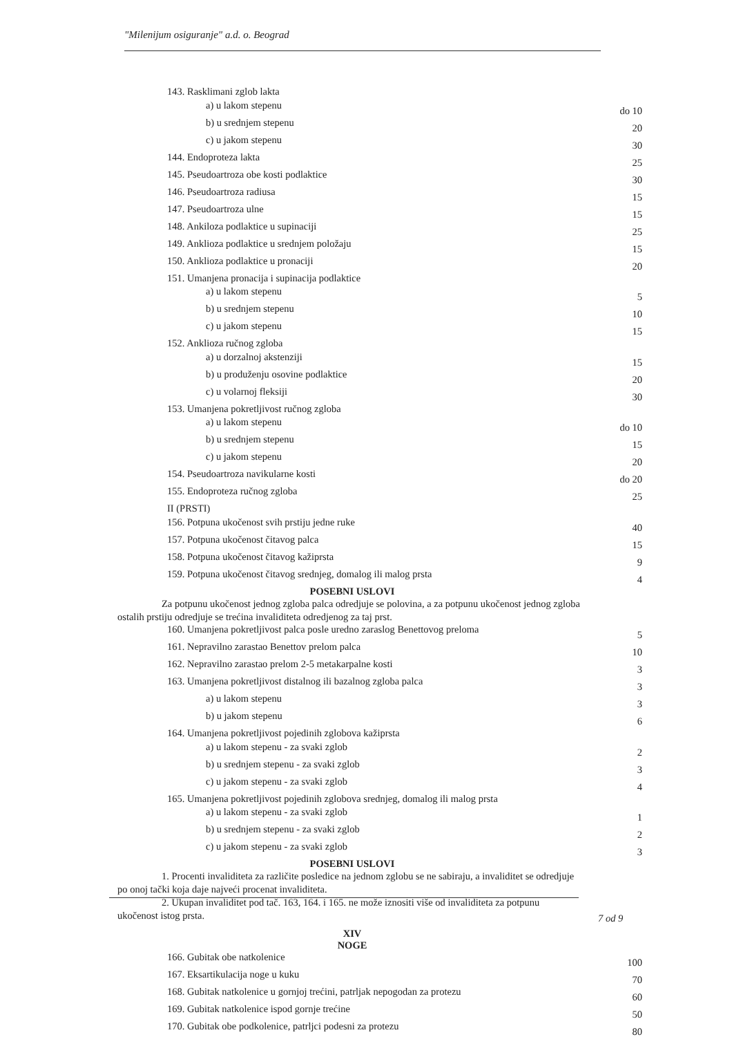"Milenijum osiguranje" a.d. o. Beograd
| 143. Rasklimani zglob lakta | |
| a) u lakom stepenu | do 10 |
| b) u srednjem stepenu | 20 |
| c) u jakom stepenu | 30 |
| 144. Endoproteza lakta | 25 |
| 145. Pseudoartroza obe kosti podlaktice | 30 |
| 146. Pseudoartroza radiusa | 15 |
| 147. Pseudoartroza ulne | 15 |
| 148. Ankiloza podlaktice u supinaciji | 25 |
| 149. Anklioza podlaktice u srednjem položaju | 15 |
| 150. Anklioza podlaktice u pronaciji | 20 |
| 151. Umanjena pronacija i supinacija podlaktice | |
| a) u lakom stepenu | 5 |
| b) u srednjem stepenu | 10 |
| c) u jakom stepenu | 15 |
| 152. Anklioza ručnog zgloba | |
| a) u dorzalnoj akstenziji | 15 |
| b) u produženju osovine podlaktice | 20 |
| c) u volarnoj fleksiji | 30 |
| 153. Umanjena pokretljivost ručnog zgloba | |
| a) u lakom stepenu | do 10 |
| b) u srednjem stepenu | 15 |
| c) u jakom stepenu | 20 |
| 154. Pseudoartroza navikularne kosti | do 20 |
| 155. Endoproteza ručnog zgloba | 25 |
| II (PRSTI) | |
| 156. Potpuna ukočenost svih prstiju jedne ruke | 40 |
| 157. Potpuna ukočenost čitavog palca | 15 |
| 158. Potpuna ukočenost čitavog kažiprsta | 9 |
| 159. Potpuna ukočenost čitavog srednjeg, domalog ili malog prsta | 4 |
POSEBNI USLOVI
Za potpunu ukočenost jednog zgloba palca odredjuje se polovina, a za potpunu ukočenost jednog zgloba ostalih prstiju odredjuje se trećina invaliditeta odredjenog za taj prst.
| 160. Umanjena pokretljivost palca posle uredno zaraslog Benettovog preloma | 5 |
| 161. Nepravilno zarastao Benettov prelom palca | 10 |
| 162. Nepravilno zarastao prelom 2-5 metakarpalne kosti | 3 |
| 163. Umanjena pokretljivost distalnog ili bazalnog zgloba palca | 3 |
| a) u lakom stepenu | 3 |
| b) u jakom stepenu | 6 |
| 164. Umanjena pokretljivost pojedinih zglobova kažiprsta | |
| a) u lakom stepenu - za svaki zglob | 2 |
| b) u srednjem stepenu - za svaki zglob | 3 |
| c) u jakom stepenu - za svaki zglob | 4 |
| 165. Umanjena pokretljivost pojedinih zglobova srednjeg, domalog ili malog prsta | |
| a) u lakom stepenu - za svaki zglob | 1 |
| b) u srednjem stepenu - za svaki zglob | 2 |
| c) u jakom stepenu - za svaki zglob | 3 |
POSEBNI USLOVI
1. Procenti invaliditeta za različite posledice na jednom zglobu se ne sabiraju, a invaliditet se odredjuje po onoj tački koja daje najveći procenat invaliditeta.
2. Ukupan invaliditet pod tač. 163, 164. i 165. ne može iznositi više od invaliditeta za potpunu ukočenost istog prsta.
XIV
NOGE
| 166. Gubitak obe natkolenice | 100 |
| 167. Eksartikulacija noge u kuku | 70 |
| 168. Gubitak natkolenice u gornjoj trećini, patrljak nepogodan za protezu | 60 |
| 169. Gubitak natkolenice ispod gornje trećine | 50 |
| 170. Gubitak obe podkolenice, patrljci podesni za protezu | 80 |
7 od 9